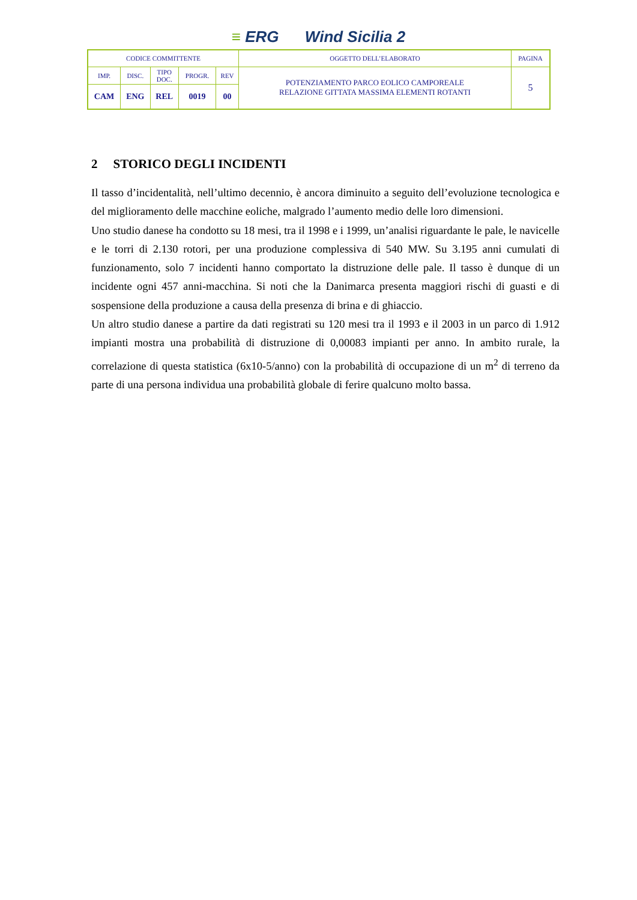≡ ERG Wind Sicilia 2
| CODICE COMMITTENTE | | | | | OGGETTO DELL’ELABORATO | PAGINA |
| IMP. | DISC. | TIPO DOC. | PROGR. | REV | POTENZIAMENTO PARCO EOLICO CAMPOREALE RELAZIONE GITTATA MASSIMA ELEMENTI ROTANTI | 5 |
| CAM | ENG | REL | 0019 | 00 | | |
2 STORICO DEGLI INCIDENTI
Il tasso d’incidentalità, nell’ultimo decennio, è ancora diminuito a seguito dell’evoluzione tecnologica e del miglioramento delle macchine eoliche, malgrado l’aumento medio delle loro dimensioni.
Uno studio danese ha condotto su 18 mesi, tra il 1998 e i 1999, un’analisi riguardante le pale, le navicelle e le torri di 2.130 rotori, per una produzione complessiva di 540 MW. Su 3.195 anni cumulati di funzionamento, solo 7 incidenti hanno comportato la distruzione delle pale. Il tasso è dunque di un incidente ogni 457 anni-macchina. Si noti che la Danimarca presenta maggiori rischi di guasti e di sospensione della produzione a causa della presenza di brina e di ghiaccio.
Un altro studio danese a partire da dati registrati su 120 mesi tra il 1993 e il 2003 in un parco di 1.912 impianti mostra una probabilità di distruzione di 0,00083 impianti per anno. In ambito rurale, la correlazione di questa statistica (6x10-5/anno) con la probabilità di occupazione di un m<sup>2</sup> di terreno da parte di una persona individua una probabilità globale di ferire qualcuno molto bassa.